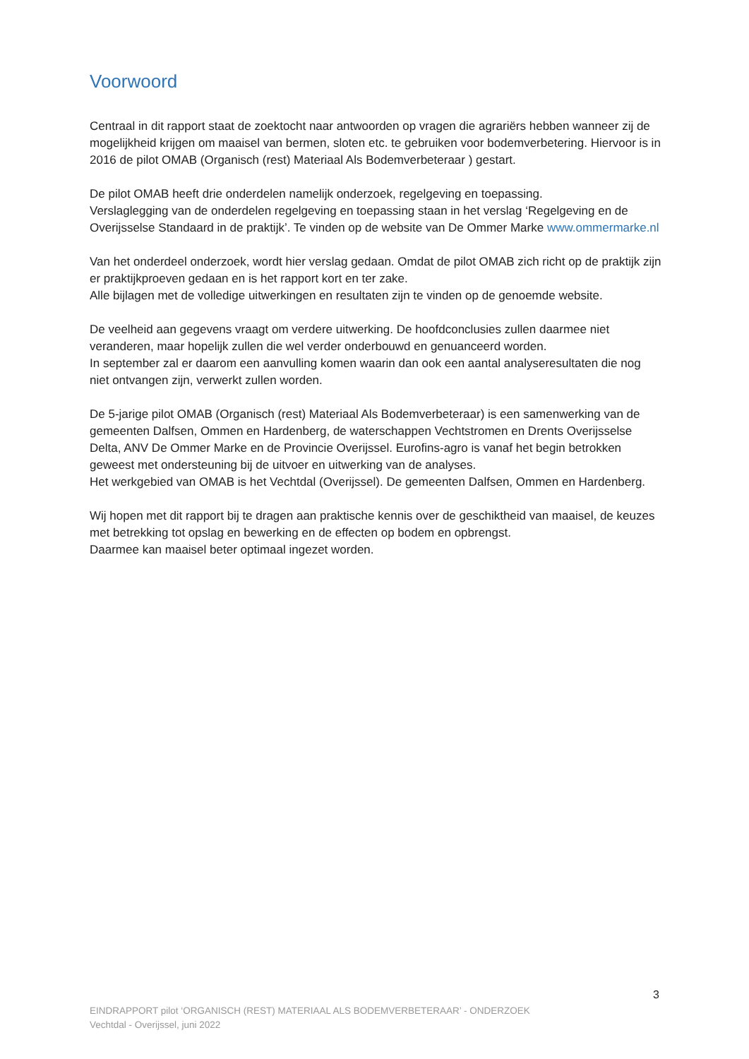Voorwoord
Centraal in dit rapport staat de zoektocht naar antwoorden op vragen die agrariërs hebben wanneer zij de mogelijkheid krijgen om maaisel van bermen, sloten etc. te gebruiken voor bodemverbetering. Hiervoor is in 2016 de pilot OMAB (Organisch (rest) Materiaal Als Bodemverbeteraar ) gestart.
De pilot OMAB heeft drie onderdelen namelijk onderzoek, regelgeving en toepassing.
Verslaglegging van de onderdelen regelgeving en toepassing staan in het verslag ‘Regelgeving en de Overijsselse Standaard in de praktijk’. Te vinden op de website van De Ommer Marke www.ommermarke.nl
Van het onderdeel onderzoek, wordt hier verslag gedaan. Omdat de pilot OMAB zich richt op de praktijk zijn er praktijkproeven gedaan en is het rapport kort en ter zake.
Alle bijlagen met de volledige uitwerkingen en resultaten zijn te vinden op de genoemde website.
De veelheid aan gegevens vraagt om verdere uitwerking. De hoofdconclusies zullen daarmee niet veranderen, maar hopelijk zullen die wel verder onderbouwd en genuanceerd worden.
In september zal er daarom een aanvulling komen waarin dan ook een aantal analyseresultaten die nog niet ontvangen zijn, verwerkt zullen worden.
De 5-jarige pilot OMAB (Organisch (rest) Materiaal Als Bodemverbeteraar) is een samenwerking van de gemeenten Dalfsen, Ommen en Hardenberg, de waterschappen Vechtstromen en Drents Overijsselse Delta, ANV De Ommer Marke en de Provincie Overijssel. Eurofins-agro is vanaf het begin betrokken geweest met ondersteuning bij de uitvoer en uitwerking van de analyses.
Het werkgebied van OMAB is het Vechtdal (Overijssel). De gemeenten Dalfsen, Ommen en Hardenberg.
Wij hopen met dit rapport bij te dragen aan praktische kennis over de geschiktheid van maaisel, de keuzes met betrekking tot opslag en bewerking en de effecten op bodem en opbrengst.
Daarmee kan maaisel beter optimaal ingezet worden.
3
EINDRAPPORT pilot ‘ORGANISCH (REST) MATERIAAL ALS BODEMVERBETERAAR’ - ONDERZOEK
Vechtdal - Overijssel, juni 2022